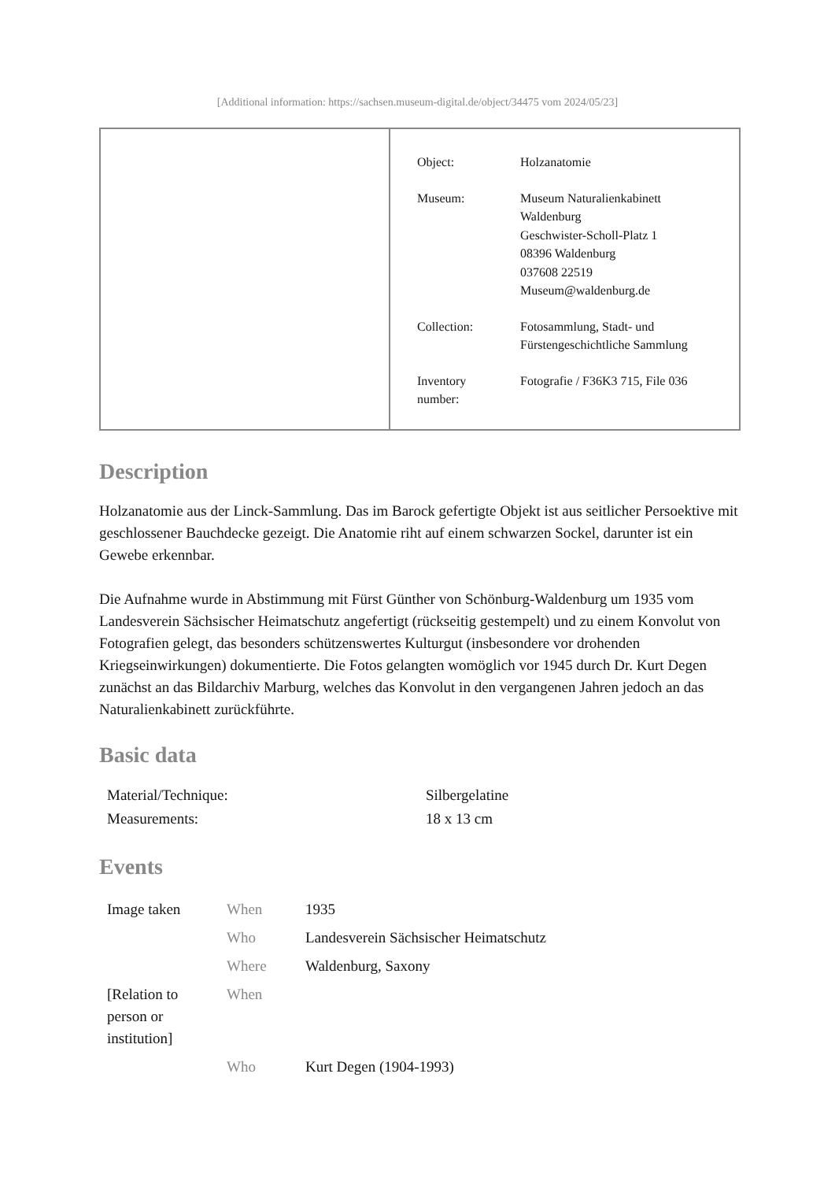[Additional information: https://sachsen.museum-digital.de/object/34475 vom 2024/05/23]
| Object: | Holzanatomie |
| Museum: | Museum Naturalienkabinett Waldenburg Geschwister-Scholl-Platz 1 08396 Waldenburg 037608 22519 Museum@waldenburg.de |
| Collection: | Fotosammlung, Stadt- und Fürstengeschichtliche Sammlung |
| Inventory number: | Fotografie / F36K3 715, File 036 |
Description
Holzanatomie aus der Linck-Sammlung. Das im Barock gefertigte Objekt ist aus seitlicher Persoektive mit geschlossener Bauchdecke gezeigt. Die Anatomie riht auf einem schwarzen Sockel, darunter ist ein Gewebe erkennbar.
Die Aufnahme wurde in Abstimmung mit Fürst Günther von Schönburg-Waldenburg um 1935 vom Landesverein Sächsischer Heimatschutz angefertigt (rückseitig gestempelt) und zu einem Konvolut von Fotografien gelegt, das besonders schützenswertes Kulturgut (insbesondere vor drohenden Kriegseinwirkungen) dokumentierte. Die Fotos gelangten womöglich vor 1945 durch Dr. Kurt Degen zunächst an das Bildarchiv Marburg, welches das Konvolut in den vergangenen Jahren jedoch an das Naturalienkabinett zurückführte.
Basic data
| Material/Technique: | Silbergelatine |
| Measurements: | 18 x 13 cm |
Events
| Image taken | When | 1935 |
| | Who | Landesverein Sächsischer Heimatschutz |
| | Where | Waldenburg, Saxony |
| [Relation to person or institution] | When | |
| | Who | Kurt Degen (1904-1993) |